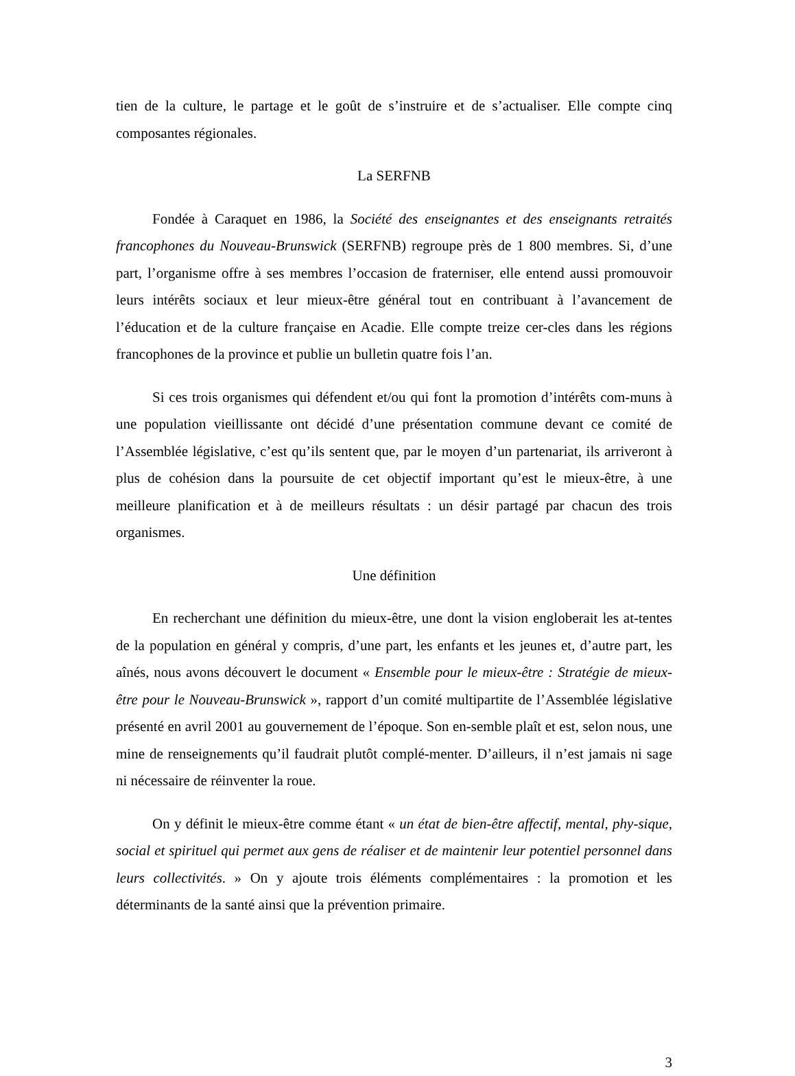tien de la culture, le partage et le goût de s’instruire et de s’actualiser. Elle compte cinq composantes régionales.
La SERFNB
Fondée à Caraquet en 1986, la Société des enseignantes et des enseignants retraités francophones du Nouveau-Brunswick (SERFNB) regroupe près de 1 800 membres. Si, d’une part, l’organisme offre à ses membres l’occasion de fraterniser, elle entend aussi promouvoir leurs intérêts sociaux et leur mieux-être général tout en contribuant à l’avancement de l’éducation et de la culture française en Acadie. Elle compte treize cer-cles dans les régions francophones de la province et publie un bulletin quatre fois l’an.
Si ces trois organismes qui défendent et/ou qui font la promotion d’intérêts com-muns à une population vieillissante ont décidé d’une présentation commune devant ce comité de l’Assemblée législative, c’est qu’ils sentent que, par le moyen d’un partenariat, ils arriveront à plus de cohésion dans la poursuite de cet objectif important qu’est le mieux-être, à une meilleure planification et à de meilleurs résultats : un désir partagé par chacun des trois organismes.
Une définition
En recherchant une définition du mieux-être, une dont la vision engloberait les at-tentes de la population en général y compris, d’une part, les enfants et les jeunes et, d’autre part, les aînés, nous avons découvert le document « Ensemble pour le mieux-être : Stratégie de mieux-être pour le Nouveau-Brunswick », rapport d’un comité multipartite de l’Assemblée législative présenté en avril 2001 au gouvernement de l’époque. Son en-semble plaît et est, selon nous, une mine de renseignements qu’il faudrait plutôt complé-menter. D’ailleurs, il n’est jamais ni sage ni nécessaire de réinventer la roue.
On y définit le mieux-être comme étant « un état de bien-être affectif, mental, phy-sique, social et spirituel qui permet aux gens de réaliser et de maintenir leur potentiel personnel dans leurs collectivités. » On y ajoute trois éléments complémentaires : la promotion et les déterminants de la santé ainsi que la prévention primaire.
3